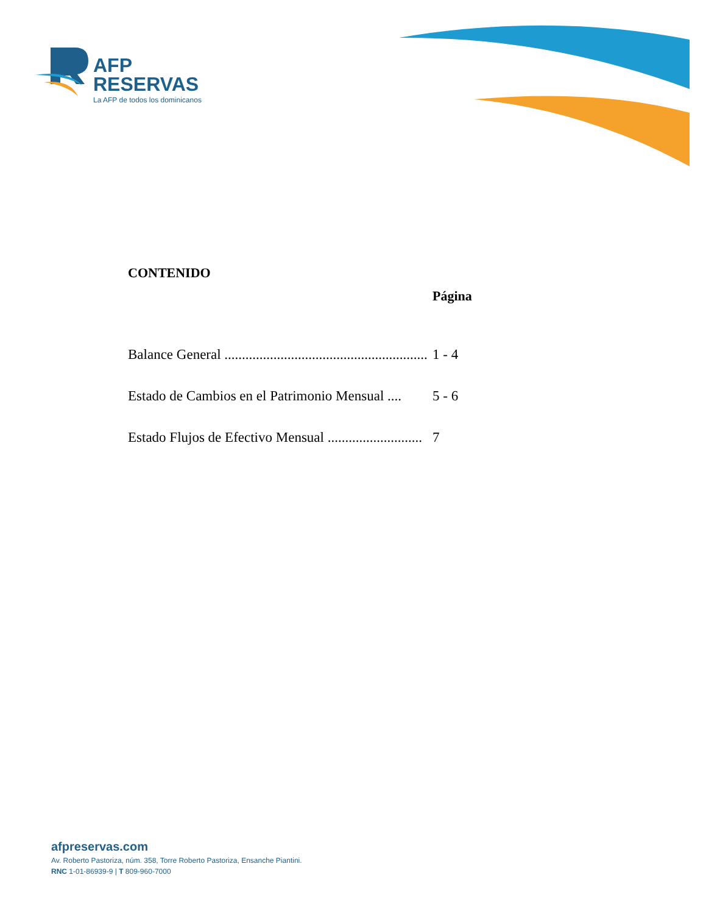AFP
RESERVAS
La AFP de todos los dominicanos
CONTENIDO
Página
Balance General .......................................................... 1 - 4
Estado de Cambios en el Patrimonio Mensual .... 5 - 6
Estado Flujos de Efectivo Mensual ........................... 7
afpreservas.com
Av. Roberto Pastoriza, núm. 358, Torre Roberto Pastoriza, Ensanche Piantini.
RNC 1-01-86939-9 | T 809-960-7000